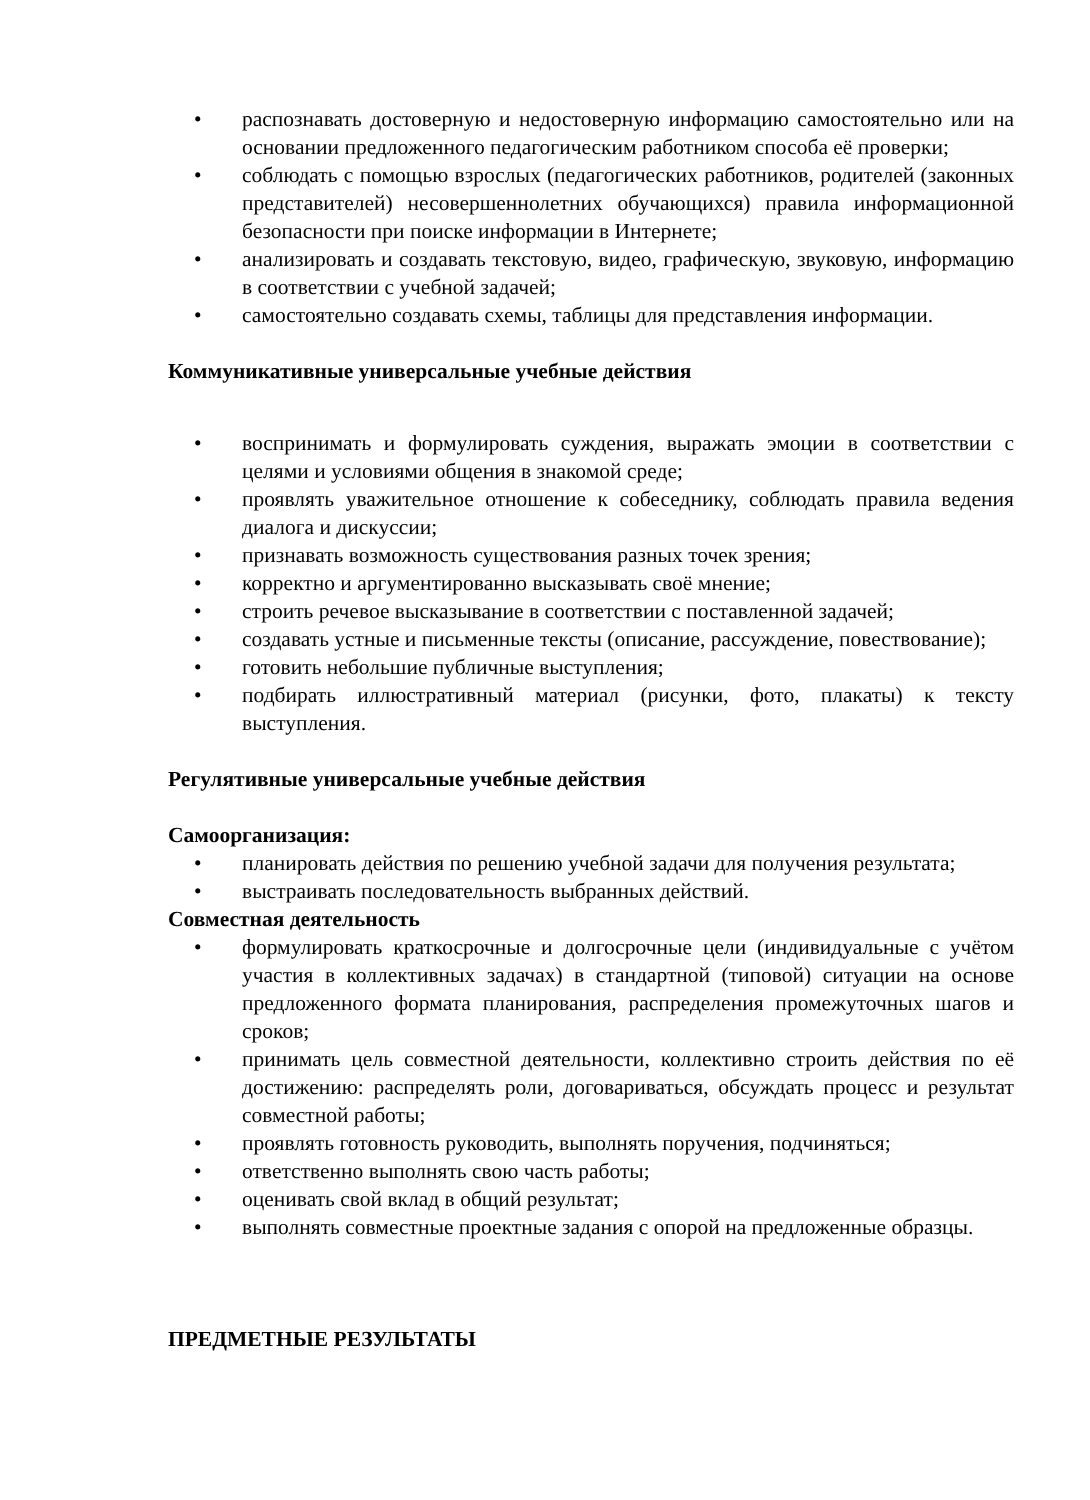• распознавать достоверную и недостоверную информацию самостоятельно или на основании предложенного педагогическим работником способа её проверки;
• соблюдать с помощью взрослых (педагогических работников, родителей (законных представителей) несовершеннолетних обучающихся) правила информационной безопасности при поиске информации в Интернете;
• анализировать и создавать текстовую, видео, графическую, звуковую, информацию в соответствии с учебной задачей;
• самостоятельно создавать схемы, таблицы для представления информации.
Коммуникативные универсальные учебные действия
• воспринимать и формулировать суждения, выражать эмоции в соответствии с целями и условиями общения в знакомой среде;
• проявлять уважительное отношение к собеседнику, соблюдать правила ведения диалога и дискуссии;
• признавать возможность существования разных точек зрения;
• корректно и аргументированно высказывать своё мнение;
• строить речевое высказывание в соответствии с поставленной задачей;
• создавать устные и письменные тексты (описание, рассуждение, повествование);
• готовить небольшие публичные выступления;
• подбирать иллюстративный материал (рисунки, фото, плакаты) к тексту выступления.
Регулятивные универсальные учебные действия
Самоорганизация:
• планировать действия по решению учебной задачи для получения результата;
• выстраивать последовательность выбранных действий.
Совместная деятельность
• формулировать краткосрочные и долгосрочные цели (индивидуальные с учётом участия в коллективных задачах) в стандартной (типовой) ситуации на основе предложенного формата планирования, распределения промежуточных шагов и сроков;
• принимать цель совместной деятельности, коллективно строить действия по её достижению: распределять роли, договариваться, обсуждать процесс и результат совместной работы;
• проявлять готовность руководить, выполнять поручения, подчиняться;
• ответственно выполнять свою часть работы;
• оценивать свой вклад в общий результат;
• выполнять совместные проектные задания с опорой на предложенные образцы.
ПРЕДМЕТНЫЕ РЕЗУЛЬТАТЫ